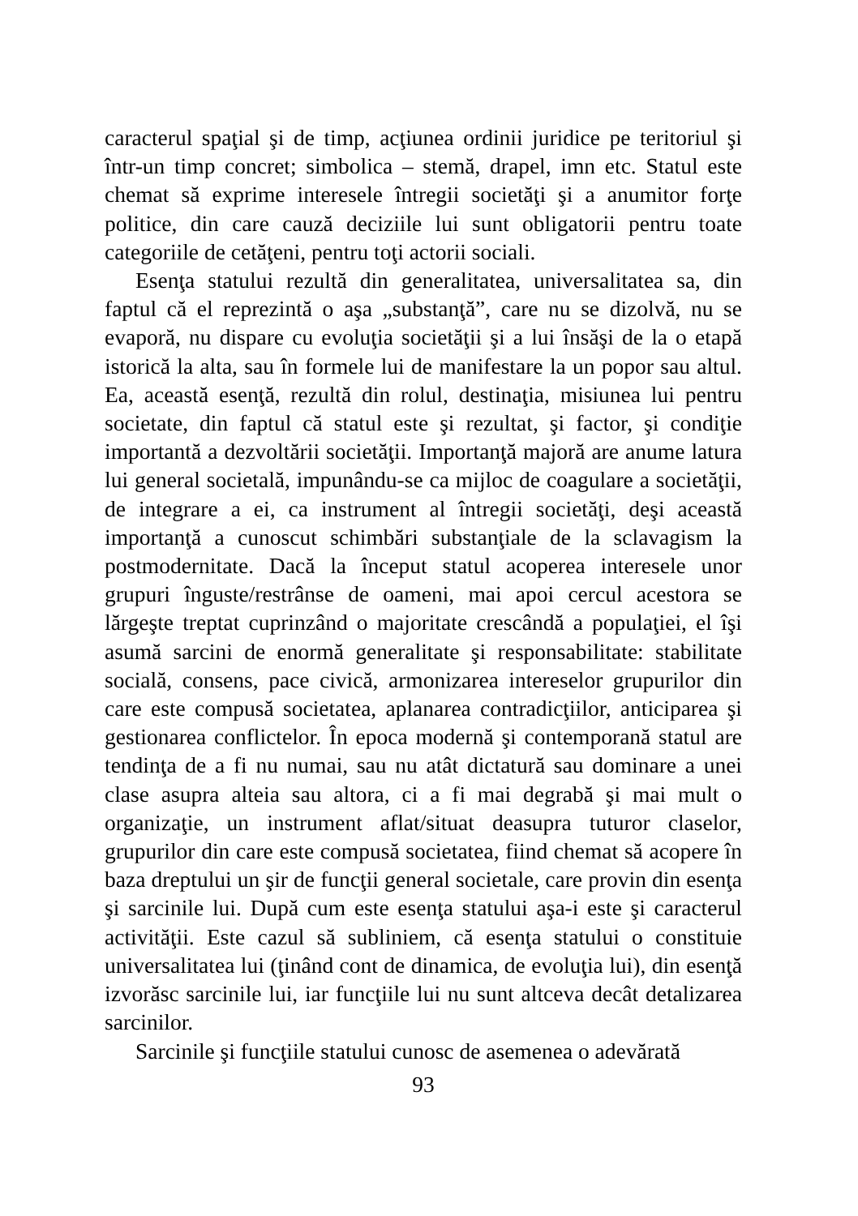caracterul spaţial şi de timp, acţiunea ordinii juridice pe teritoriul şi într-un timp concret; simbolica – stemă, drapel, imn etc. Statul este chemat să exprime interesele întregii societăţi şi a anumitor forţe politice, din care cauză deciziile lui sunt obligatorii pentru toate categoriile de cetăţeni, pentru toţi actorii sociali.
Esenţa statului rezultă din generalitatea, universalitatea sa, din faptul că el reprezintă o aşa „substanţă”, care nu se dizolvă, nu se evaporă, nu dispare cu evoluţia societăţii şi a lui însăşi de la o etapă istorică la alta, sau în formele lui de manifestare la un popor sau altul. Ea, această esenţă, rezultă din rolul, destinaţia, misiunea lui pentru societate, din faptul că statul este şi rezultat, şi factor, şi condiţie importantă a dezvoltării societăţii. Importanţă majoră are anume latura lui general societală, impunându-se ca mijloc de coagulare a societăţii, de integrare a ei, ca instrument al întregii societăţi, deşi această importanţă a cunoscut schimbări substanţiale de la sclavagism la postmodernitate. Dacă la început statul acoperea interesele unor grupuri înguste/restrânse de oameni, mai apoi cercul acestora se lărgeşte treptat cuprinzând o majoritate crescândă a populaţiei, el îşi asumă sarcini de enormă generalitate şi responsabilitate: stabilitate socială, consens, pace civică, armonizarea intereselor grupurilor din care este compusă societatea, aplanarea contradicţiilor, anticiparea şi gestionarea conflictelor. În epoca modernă şi contemporană statul are tendinţa de a fi nu numai, sau nu atât dictatură sau dominare a unei clase asupra alteia sau altora, ci a fi mai degrabă şi mai mult o organizaţie, un instrument aflat/situat deasupra tuturor claselor, grupurilor din care este compusă societatea, fiind chemat să acopere în baza dreptului un şir de funcţii general societale, care provin din esenţa şi sarcinile lui. După cum este esenţa statului aşa-i este şi caracterul activităţii. Este cazul să subliniem, că esenţa statului o constituie universalitatea lui (ţinând cont de dinamica, de evoluţia lui), din esenţă izvorăsc sarcinile lui, iar funcţiile lui nu sunt altceva decât detalizarea sarcinilor.
Sarcinile şi funcţiile statului cunosc de asemenea o adevărată
93